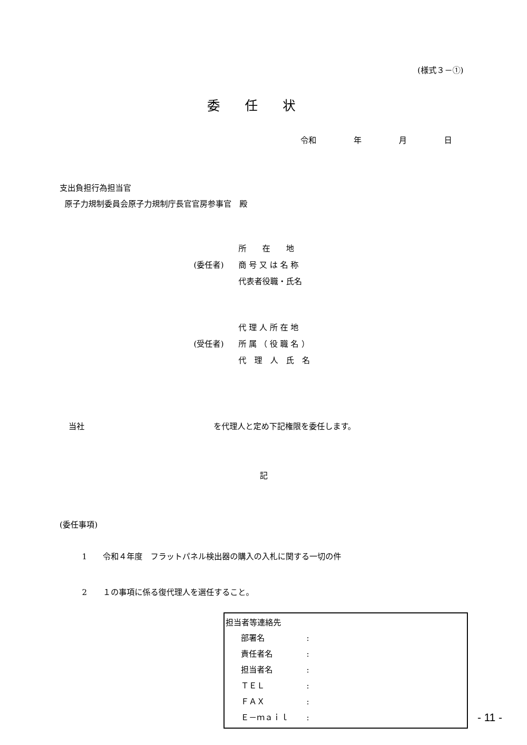(様式３－①)
委任状
令和 年 月 日
支出負担行為担当官
原子力規制委員会原子力規制庁長官官房参事官　殿
| | 所 在 地 |
| (委任者) | 商 号 又 は 名 称 |
| | 代表者役職・氏名 |
| | 代 理 人 所 在 地 |
| (受任者) | 所 属 （ 役 職 名 ） |
| | 代 理 人 氏 名 |
当社 を代理人と定め下記権限を委任します。
記
(委任事項)
1　　令和４年度　フラットパネル検出器の購入の入札に関する一切の件
2　　１の事項に係る復代理人を選任すること。
担当者等連絡先
| 部署名 | : |
| 責任者名 | : |
| 担当者名 | : |
| ＴＥＬ | : |
| ＦＡＸ | : |
| Ｅ－ｍａｉｌ | : |
- 11 -